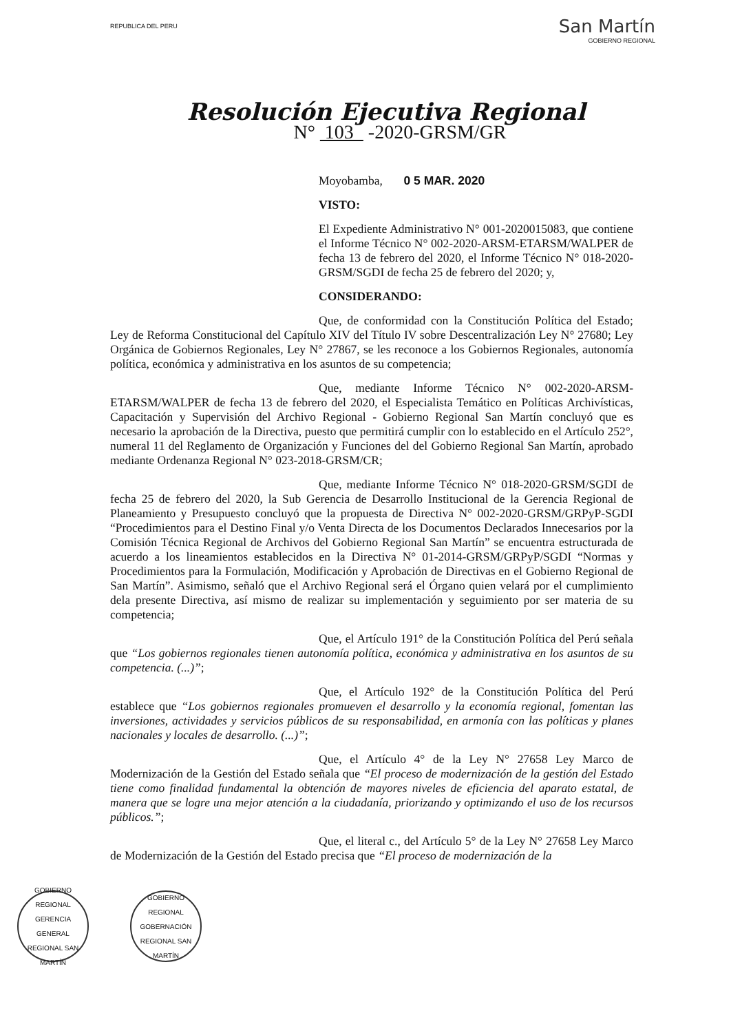REPUBLICA DEL PERU
San Martín
GOBIERNO REGIONAL
Resolución Ejecutiva Regional
N° 103 -2020-GRSM/GR
Moyobamba, 0 5 MAR. 2020
VISTO:
El Expediente Administrativo N° 001-2020015083, que contiene el Informe Técnico N° 002-2020-ARSM-ETARSM/WALPER de fecha 13 de febrero del 2020, el Informe Técnico N° 018-2020-GRSM/SGDI de fecha 25 de febrero del 2020; y,
CONSIDERANDO:
Que, de conformidad con la Constitución Política del Estado; Ley de Reforma Constitucional del Capítulo XIV del Título IV sobre Descentralización Ley N° 27680; Ley Orgánica de Gobiernos Regionales, Ley N° 27867, se les reconoce a los Gobiernos Regionales, autonomía política, económica y administrativa en los asuntos de su competencia;
Que, mediante Informe Técnico N° 002-2020-ARSM-ETARSM/WALPER de fecha 13 de febrero del 2020, el Especialista Temático en Políticas Archivísticas, Capacitación y Supervisión del Archivo Regional - Gobierno Regional San Martín concluyó que es necesario la aprobación de la Directiva, puesto que permitirá cumplir con lo establecido en el Artículo 252°, numeral 11 del Reglamento de Organización y Funciones del del Gobierno Regional San Martín, aprobado mediante Ordenanza Regional N° 023-2018-GRSM/CR;
Que, mediante Informe Técnico N° 018-2020-GRSM/SGDI de fecha 25 de febrero del 2020, la Sub Gerencia de Desarrollo Institucional de la Gerencia Regional de Planeamiento y Presupuesto concluyó que la propuesta de Directiva N° 002-2020-GRSM/GRPyP-SGDI “Procedimientos para el Destino Final y/o Venta Directa de los Documentos Declarados Innecesarios por la Comisión Técnica Regional de Archivos del Gobierno Regional San Martín” se encuentra estructurada de acuerdo a los lineamientos establecidos en la Directiva N° 01-2014-GRSM/GRPyP/SGDI “Normas y Procedimientos para la Formulación, Modificación y Aprobación de Directivas en el Gobierno Regional de San Martín”. Asimismo, señaló que el Archivo Regional será el Órgano quien velará por el cumplimiento dela presente Directiva, así mismo de realizar su implementación y seguimiento por ser materia de su competencia;
Que, el Artículo 191° de la Constitución Política del Perú señala que “Los gobiernos regionales tienen autonomía política, económica y administrativa en los asuntos de su competencia. (...)”;
Que, el Artículo 192° de la Constitución Política del Perú establece que “Los gobiernos regionales promueven el desarrollo y la economía regional, fomentan las inversiones, actividades y servicios públicos de su responsabilidad, en armonía con las políticas y planes nacionales y locales de desarrollo. (...)”;
Que, el Artículo 4° de la Ley N° 27658 Ley Marco de Modernización de la Gestión del Estado señala que “El proceso de modernización de la gestión del Estado tiene como finalidad fundamental la obtención de mayores niveles de eficiencia del aparato estatal, de manera que se logre una mejor atención a la ciudadanía, priorizando y optimizando el uso de los recursos públicos.”;
Que, el literal c., del Artículo 5° de la Ley N° 27658 Ley Marco de Modernización de la Gestión del Estado precisa que “El proceso de modernización de la
GOBIERNO REGIONAL GERENCIA GENERAL REGIONAL SAN MARTÍN
GOBIERNO REGIONAL GOBERNACIÓN REGIONAL SAN MARTÍN